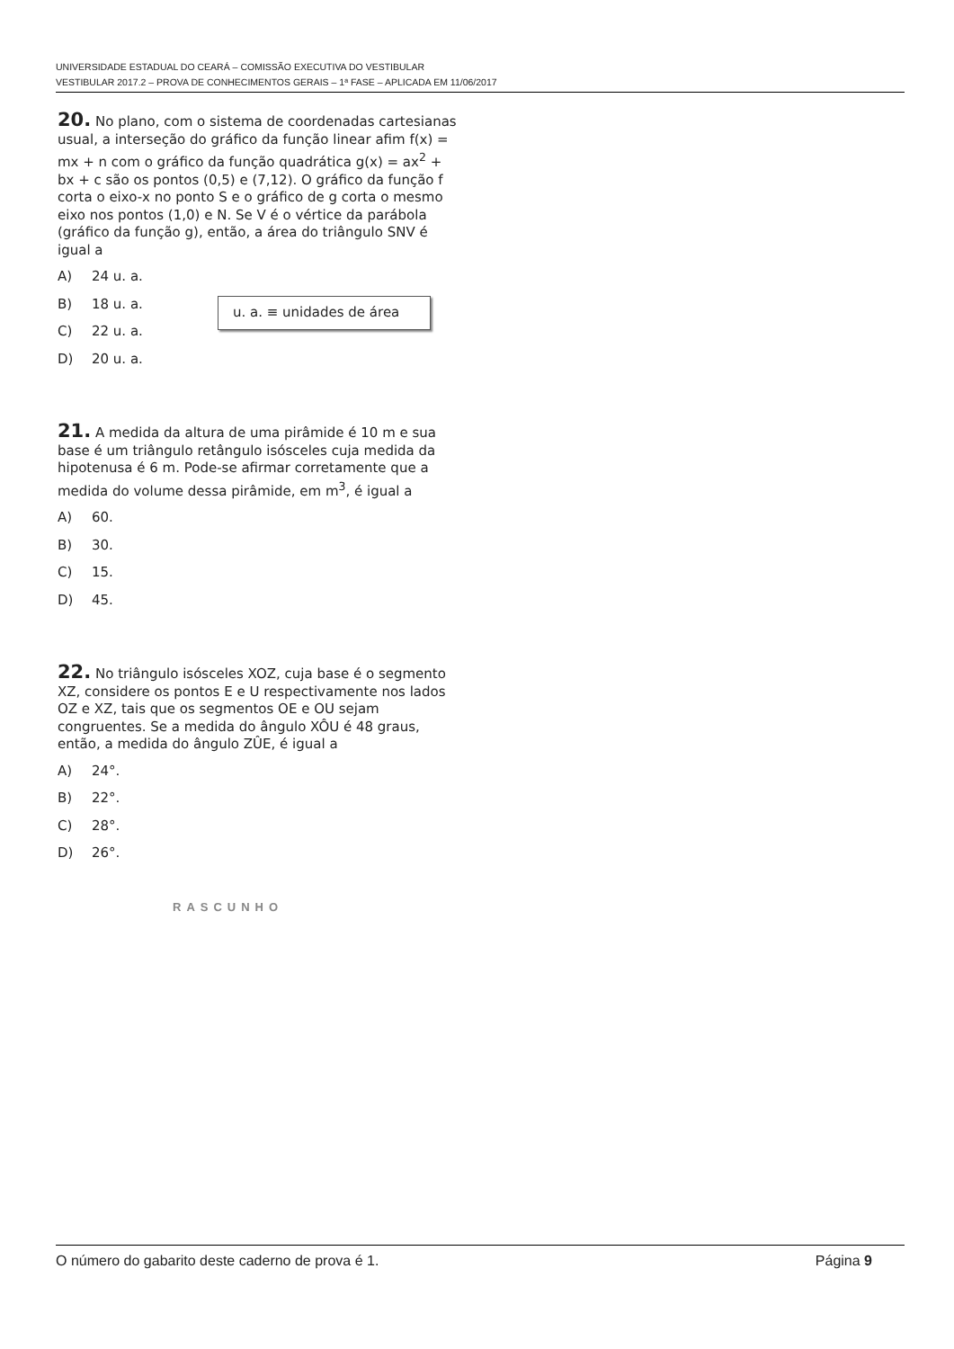UNIVERSIDADE ESTADUAL DO CEARÁ – COMISSÃO EXECUTIVA DO VESTIBULAR
VESTIBULAR 2017.2 – PROVA DE CONHECIMENTOS GERAIS – 1ª FASE – APLICADA EM 11/06/2017
20. No plano, com o sistema de coordenadas cartesianas usual, a interseção do gráfico da função linear afim f(x) = mx + n com o gráfico da função quadrática g(x) = ax<sup>2</sup> + bx + c são os pontos (0,5) e (7,12). O gráfico da função f corta o eixo-x no ponto S e o gráfico de g corta o mesmo eixo nos pontos (1,0) e N. Se V é o vértice da parábola (gráfico da função g), então, a área do triângulo SNV é igual a
A) 24 u. a.
B) 18 u. a.
C) 22 u. a.
D) 20 u. a.
u. a. ≡ unidades de área
21. A medida da altura de uma pirâmide é 10 m e sua base é um triângulo retângulo isósceles cuja medida da hipotenusa é 6 m. Pode-se afirmar corretamente que a medida do volume dessa pirâmide, em m<sup>3</sup>, é igual a
A) 60.
B) 30.
C) 15.
D) 45.
22. No triângulo isósceles XOZ, cuja base é o segmento XZ, considere os pontos E e U respectivamente nos lados OZ e XZ, tais que os segmentos OE e OU sejam congruentes. Se a medida do ângulo XÔU é 48 graus, então, a medida do ângulo ZÛE, é igual a
A) 24°.
B) 22°.
C) 28°.
D) 26°.
RASCUNHO
O número do gabarito deste caderno de prova é 1.
Página 9